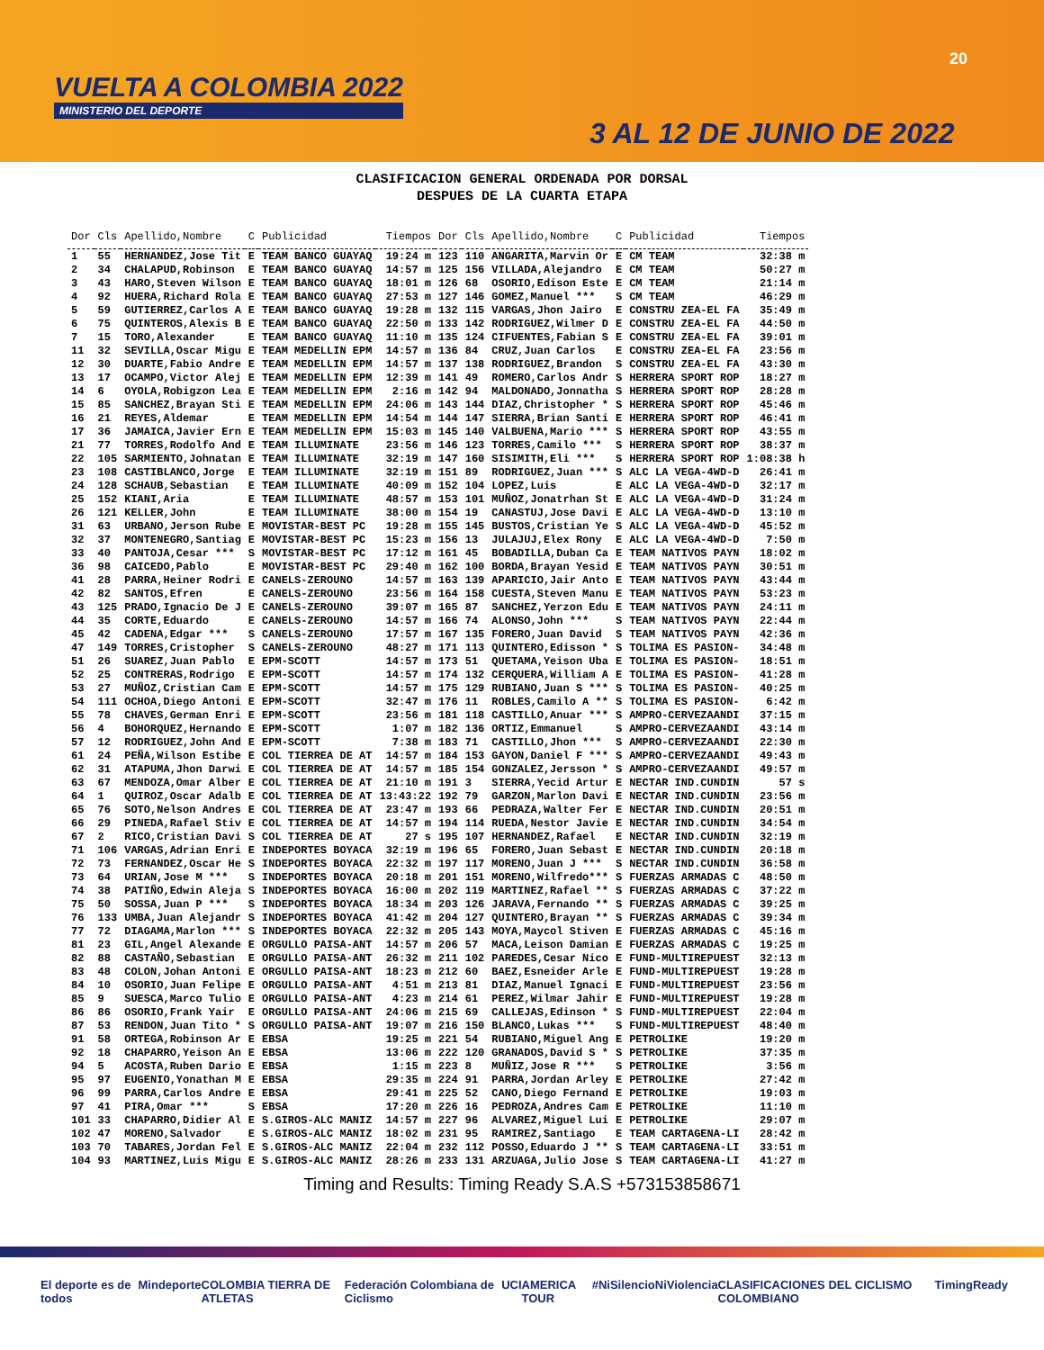VUELTA A COLOMBIA 2022
MINISTERIO DEL DEPORTE
20
3 AL 12 DE JUNIO DE 2022
CLASIFICACION GENERAL ORDENADA POR DORSAL
DESPUES DE LA CUARTA ETAPA
| Dor | Cls | Apellido,Nombre | C | Publicidad | Tiempos | Dor | Cls | Apellido,Nombre | C | Publicidad | Tiempos |
| --- | --- | --- | --- | --- | --- | --- | --- | --- | --- | --- | --- |
| 1 | 55 | HERNANDEZ,Jose Tit | E | TEAM BANCO GUAYAQ | 19:24 m | 123 | 110 | ANGARITA,Marvin Or | E | CM TEAM | 32:38 m |
| 2 | 34 | CHALAPUD,Robinson | E | TEAM BANCO GUAYAQ | 14:57 m | 125 | 156 | VILLADA,Alejandro | E | CM TEAM | 50:27 m |
| 3 | 43 | HARO,Steven Wilson | E | TEAM BANCO GUAYAQ | 18:01 m | 126 | 68 | OSORIO,Edison Este | E | CM TEAM | 21:14 m |
| 4 | 92 | HUERA,Richard Rola | E | TEAM BANCO GUAYAQ | 27:53 m | 127 | 146 | GOMEZ,Manuel *** | S | CM TEAM | 46:29 m |
| 5 | 59 | GUTIERREZ,Carlos A | E | TEAM BANCO GUAYAQ | 19:28 m | 132 | 115 | VARGAS,Jhon Jairo | E | CONSTRU ZEA-EL FA | 35:49 m |
| 6 | 75 | QUINTEROS,Alexis B | E | TEAM BANCO GUAYAQ | 22:50 m | 133 | 142 | RODRIGUEZ,Wilmer D | E | CONSTRU ZEA-EL FA | 44:50 m |
| 7 | 15 | TORO,Alexander | E | TEAM BANCO GUAYAQ | 11:10 m | 135 | 124 | CIFUENTES,Fabian S | E | CONSTRU ZEA-EL FA | 39:01 m |
| 11 | 32 | SEVILLA,Oscar Migu | E | TEAM MEDELLIN EPM | 14:57 m | 136 | 84 | CRUZ,Juan Carlos | E | CONSTRU ZEA-EL FA | 23:56 m |
| 12 | 30 | DUARTE,Fabio Andre | E | TEAM MEDELLIN EPM | 14:57 m | 137 | 138 | RODRIGUEZ,Brandon | S | CONSTRU ZEA-EL FA | 43:30 m |
| 13 | 17 | OCAMPO,Victor Alej | E | TEAM MEDELLIN EPM | 12:39 m | 141 | 49 | ROMERO,Carlos Andr | S | HERRERA SPORT ROP | 18:27 m |
| 14 | 6 | OYOLA,Robigzon Lea | E | TEAM MEDELLIN EPM | 2:16 m | 142 | 94 | MALDONADO,Jonnatha | S | HERRERA SPORT ROP | 28:28 m |
| 15 | 85 | SANCHEZ,Brayan Sti | E | TEAM MEDELLIN EPM | 24:06 m | 143 | 144 | DIAZ,Christopher * | S | HERRERA SPORT ROP | 45:46 m |
| 16 | 21 | REYES,Aldemar | E | TEAM MEDELLIN EPM | 14:54 m | 144 | 147 | SIERRA,Brian Santi | E | HERRERA SPORT ROP | 46:41 m |
| 17 | 36 | JAMAICA,Javier Ern | E | TEAM MEDELLIN EPM | 15:03 m | 145 | 140 | VALBUENA,Mario *** | S | HERRERA SPORT ROP | 43:55 m |
| 21 | 77 | TORRES,Rodolfo And | E | TEAM ILLUMINATE | 23:56 m | 146 | 123 | TORRES,Camilo *** | S | HERRERA SPORT ROP | 38:37 m |
| 22 | 105 | SARMIENTO,Johnatan | E | TEAM ILLUMINATE | 32:19 m | 147 | 160 | SISIMITH,Eli *** | S | HERRERA SPORT ROP | 1:08:38 h |
| 23 | 108 | CASTIBLANCO,Jorge | E | TEAM ILLUMINATE | 32:19 m | 151 | 89 | RODRIGUEZ,Juan *** | S | ALC LA VEGA-4WD-D | 26:41 m |
| 24 | 128 | SCHAUB,Sebastian | E | TEAM ILLUMINATE | 40:09 m | 152 | 104 | LOPEZ,Luis | E | ALC LA VEGA-4WD-D | 32:17 m |
| 25 | 152 | KIANI,Aria | E | TEAM ILLUMINATE | 48:57 m | 153 | 101 | MUÑOZ,Jonatrhan St | E | ALC LA VEGA-4WD-D | 31:24 m |
| 26 | 121 | KELLER,John | E | TEAM ILLUMINATE | 38:00 m | 154 | 19 | CANASTUJ,Jose Davi | E | ALC LA VEGA-4WD-D | 13:10 m |
| 31 | 63 | URBANO,Jerson Rube | E | MOVISTAR-BEST PC | 19:28 m | 155 | 145 | BUSTOS,Cristian Ye | S | ALC LA VEGA-4WD-D | 45:52 m |
| 32 | 37 | MONTENEGRO,Santiag | E | MOVISTAR-BEST PC | 15:23 m | 156 | 13 | JULAJUJ,Elex Rony | E | ALC LA VEGA-4WD-D | 7:50 m |
| 33 | 40 | PANTOJA,Cesar *** | S | MOVISTAR-BEST PC | 17:12 m | 161 | 45 | BOBADILLA,Duban Ca | E | TEAM NATIVOS PAYN | 18:02 m |
| 36 | 98 | CAICEDO,Pablo | E | MOVISTAR-BEST PC | 29:40 m | 162 | 100 | BORDA,Brayan Yesid | E | TEAM NATIVOS PAYN | 30:51 m |
| 41 | 28 | PARRA,Heiner Rodri | E | CANELS-ZEROUNO | 14:57 m | 163 | 139 | APARICIO,Jair Anto | E | TEAM NATIVOS PAYN | 43:44 m |
| 42 | 82 | SANTOS,Efren | E | CANELS-ZEROUNO | 23:56 m | 164 | 158 | CUESTA,Steven Manu | E | TEAM NATIVOS PAYN | 53:23 m |
| 43 | 125 | PRADO,Ignacio De J | E | CANELS-ZEROUNO | 39:07 m | 165 | 87 | SANCHEZ,Yerzon Edu | E | TEAM NATIVOS PAYN | 24:11 m |
| 44 | 35 | CORTE,Eduardo | E | CANELS-ZEROUNO | 14:57 m | 166 | 74 | ALONSO,John *** | S | TEAM NATIVOS PAYN | 22:44 m |
| 45 | 42 | CADENA,Edgar *** | S | CANELS-ZEROUNO | 17:57 m | 167 | 135 | FORERO,Juan David | S | TEAM NATIVOS PAYN | 42:36 m |
| 47 | 149 | TORRES,Cristopher | S | CANELS-ZEROUNO | 48:27 m | 171 | 113 | QUINTERO,Edisson * | S | TOLIMA ES PASION- | 34:48 m |
| 51 | 26 | SUAREZ,Juan Pablo | E | EPM-SCOTT | 14:57 m | 173 | 51 | QUETAMA,Yeison Uba | E | TOLIMA ES PASION- | 18:51 m |
| 52 | 25 | CONTRERAS,Rodrigo | E | EPM-SCOTT | 14:57 m | 174 | 132 | CERQUERA,William A | E | TOLIMA ES PASION- | 41:28 m |
| 53 | 27 | MUÑOZ,Cristian Cam | E | EPM-SCOTT | 14:57 m | 175 | 129 | RUBIANO,Juan S *** | S | TOLIMA ES PASION- | 40:25 m |
| 54 | 111 | OCHOA,Diego Antoni | E | EPM-SCOTT | 32:47 m | 176 | 11 | ROBLES,Camilo A ** | S | TOLIMA ES PASION- | 6:42 m |
| 55 | 78 | CHAVES,German Enri | E | EPM-SCOTT | 23:56 m | 181 | 118 | CASTILLO,Anuar *** | S | AMPRO-CERVEZAANDI | 37:15 m |
| 56 | 4 | BOHORQUEZ,Hernando | E | EPM-SCOTT | 1:07 m | 182 | 136 | ORTIZ,Emmanuel | S | AMPRO-CERVEZAANDI | 43:14 m |
| 57 | 12 | RODRIGUEZ,John And | E | EPM-SCOTT | 7:38 m | 183 | 71 | CASTILLO,Jhon *** | S | AMPRO-CERVEZAANDI | 22:30 m |
| 61 | 24 | PEÑA,Wilson Estibe | E | COL TIERREA DE AT | 14:57 m | 184 | 153 | GAYON,Daniel F *** | S | AMPRO-CERVEZAANDI | 49:43 m |
| 62 | 31 | ATAPUMA,Jhon Darwi | E | COL TIERREA DE AT | 14:57 m | 185 | 154 | GONZALEZ,Jersson * | S | AMPRO-CERVEZAANDI | 49:57 m |
| 63 | 67 | MENDOZA,Omar Alber | E | COL TIERREA DE AT | 21:10 m | 191 | 3 | SIERRA,Yecid Artur | E | NECTAR IND.CUNDIN | 57 s |
| 64 | 1 | QUIROZ,Oscar Adalb | E | COL TIERREA DE AT | 13:43:22 | 192 | 79 | GARZON,Marlon Davi | E | NECTAR IND.CUNDIN | 23:56 m |
| 65 | 76 | SOTO,Nelson Andres | E | COL TIERREA DE AT | 23:47 m | 193 | 66 | PEDRAZA,Walter Fer | E | NECTAR IND.CUNDIN | 20:51 m |
| 66 | 29 | PINEDA,Rafael Stiv | E | COL TIERREA DE AT | 14:57 m | 194 | 114 | RUEDA,Nestor Javie | E | NECTAR IND.CUNDIN | 34:54 m |
| 67 | 2 | RICO,Cristian Davi | S | COL TIERREA DE AT | 27 s | 195 | 107 | HERNANDEZ,Rafael | E | NECTAR IND.CUNDIN | 32:19 m |
| 71 | 106 | VARGAS,Adrian Enri | E | INDEPORTES BOYACA | 32:19 m | 196 | 65 | FORERO,Juan Sebast | E | NECTAR IND.CUNDIN | 20:18 m |
| 72 | 73 | FERNANDEZ,Oscar He | S | INDEPORTES BOYACA | 22:32 m | 197 | 117 | MORENO,Juan J *** | S | NECTAR IND.CUNDIN | 36:58 m |
| 73 | 64 | URIAN,Jose M *** | S | INDEPORTES BOYACA | 20:18 m | 201 | 151 | MORENO,Wilfredo*** | S | FUERZAS ARMADAS C | 48:50 m |
| 74 | 38 | PATIÑO,Edwin Aleja | S | INDEPORTES BOYACA | 16:00 m | 202 | 119 | MARTINEZ,Rafael ** | S | FUERZAS ARMADAS C | 37:22 m |
| 75 | 50 | SOSSA,Juan P *** | S | INDEPORTES BOYACA | 18:34 m | 203 | 126 | JARAVA,Fernando ** | S | FUERZAS ARMADAS C | 39:25 m |
| 76 | 133 | UMBA,Juan Alejandr | S | INDEPORTES BOYACA | 41:42 m | 204 | 127 | QUINTERO,Brayan ** | S | FUERZAS ARMADAS C | 39:34 m |
| 77 | 72 | DIAGAMA,Marlon *** | S | INDEPORTES BOYACA | 22:32 m | 205 | 143 | MOYA,Maycol Stiven | E | FUERZAS ARMADAS C | 45:16 m |
| 81 | 23 | GIL,Angel Alexande | E | ORGULLO PAISA-ANT | 14:57 m | 206 | 57 | MACA,Leison Damian | E | FUERZAS ARMADAS C | 19:25 m |
| 82 | 88 | CASTAÑO,Sebastian | E | ORGULLO PAISA-ANT | 26:32 m | 211 | 102 | PAREDES,Cesar Nico | E | FUND-MULTIREPUEST | 32:13 m |
| 83 | 48 | COLON,Johan Antoni | E | ORGULLO PAISA-ANT | 18:23 m | 212 | 60 | BAEZ,Esneider Arle | E | FUND-MULTIREPUEST | 19:28 m |
| 84 | 10 | OSORIO,Juan Felipe | E | ORGULLO PAISA-ANT | 4:51 m | 213 | 81 | DIAZ,Manuel Ignaci | E | FUND-MULTIREPUEST | 23:56 m |
| 85 | 9 | SUESCA,Marco Tulio | E | ORGULLO PAISA-ANT | 4:23 m | 214 | 61 | PEREZ,Wilmar Jahir | E | FUND-MULTIREPUEST | 19:28 m |
| 86 | 86 | OSORIO,Frank Yair | E | ORGULLO PAISA-ANT | 24:06 m | 215 | 69 | CALLEJAS,Edinson * | S | FUND-MULTIREPUEST | 22:04 m |
| 87 | 53 | RENDON,Juan Tito * | S | ORGULLO PAISA-ANT | 19:07 m | 216 | 150 | BLANCO,Lukas *** | S | FUND-MULTIREPUEST | 48:40 m |
| 91 | 58 | ORTEGA,Robinson Ar | E | EBSA | 19:25 m | 221 | 54 | RUBIANO,Miguel Ang | E | PETROLIKE | 19:20 m |
| 92 | 18 | CHAPARRO,Yeison An | E | EBSA | 13:06 m | 222 | 120 | GRANADOS,David S * | S | PETROLIKE | 37:35 m |
| 94 | 5 | ACOSTA,Ruben Dario | E | EBSA | 1:15 m | 223 | 8 | MUÑIZ,Jose R *** | S | PETROLIKE | 3:56 m |
| 95 | 97 | EUGENIO,Yonathan M | E | EBSA | 29:35 m | 224 | 91 | PARRA,Jordan Arley | E | PETROLIKE | 27:42 m |
| 96 | 99 | PARRA,Carlos Andre | E | EBSA | 29:41 m | 225 | 52 | CANO,Diego Fernand | E | PETROLIKE | 19:03 m |
| 97 | 41 | PIRA,Omar *** | S | EBSA | 17:20 m | 226 | 16 | PEDROZA,Andres Cam | E | PETROLIKE | 11:10 m |
| 101 | 33 | CHAPARRO,Didier Al | E | S.GIROS-ALC MANIZ | 14:57 m | 227 | 96 | ALVAREZ,Miguel Lui | E | PETROLIKE | 29:07 m |
| 102 | 47 | MORENO,Salvador | E | S.GIROS-ALC MANIZ | 18:02 m | 231 | 95 | RAMIREZ,Santiago | E | TEAM CARTAGENA-LI | 28:42 m |
| 103 | 70 | TABARES,Jordan Fel | E | S.GIROS-ALC MANIZ | 22:04 m | 232 | 112 | POSSO,Eduardo J ** | S | TEAM CARTAGENA-LI | 33:51 m |
| 104 | 93 | MARTINEZ,Luis Migu | E | S.GIROS-ALC MANIZ | 28:26 m | 233 | 131 | ARZUAGA,Julio Jose | S | TEAM CARTAGENA-LI | 41:27 m |
Timing and Results: Timing Ready S.A.S +573153858671
El deporte es de todos Mindeporte COLOMBIA TIERRA DE ATLETAS Federación Colombiana de Ciclismo UCI AMERICA TOUR #NiSilencioNiViolencia CLASIFICACIONES DEL CICLISMO COLOMBIANO TimingReady